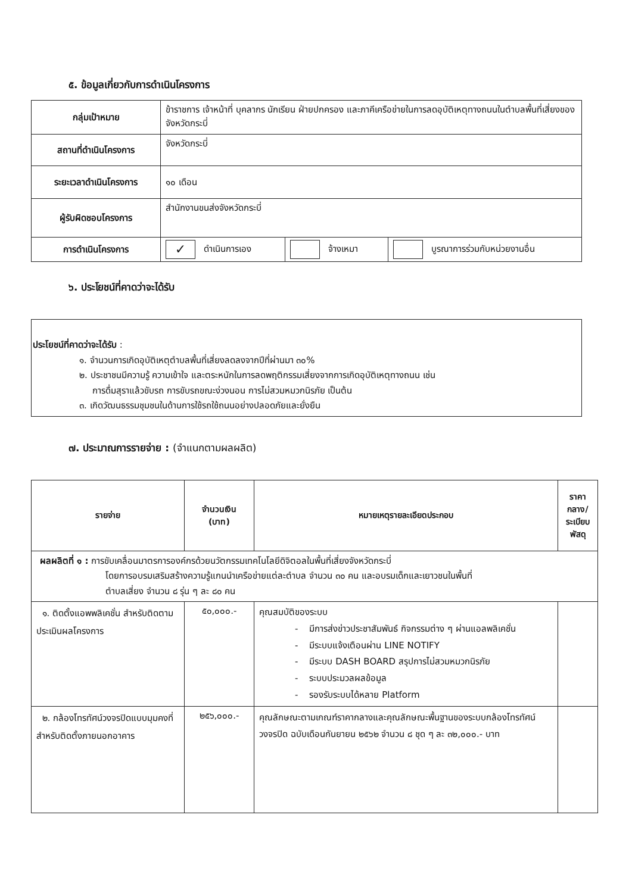๕. ข้อมูลเกี่ยวกับการดำเนินโครงการ
| กลุ่มเป้าหมาย | ข้าราชการ เจ้าหน้าที่ บุคลากร นักเรียน ฝ่ายปกครอง และภาคีเครือข่ายในการลดอุบัติเหตุทางถนนในตำบลพื้นที่เสี่ยงของจังหวัดกระบี่ | | |
| สถานที่ดำเนินโครงการ | จังหวัดกระบี่ | | |
| ระยะเวลาดำเนินโครงการ | ๑๐ เดือน | | |
| ผู้รับผิดชอบโครงการ | สำนักงานขนส่งจังหวัดกระบี่ | | |
| การดำเนินโครงการ | ✓ ดำเนินการเอง | จ้างเหมา | บูรณาการร่วมกับหน่วยงานอื่น |
๖. ประโยชน์ที่คาดว่าจะได้รับ
ประโยชน์ที่คาดว่าจะได้รับ :
๑. จำนวนการเกิดอุบัติเหตุตำบลพื้นที่เสี่ยงลดลงจากปีที่ผ่านมา ๓๐%
๒. ประชาชนมีความรู้ ความเข้าใจ และตระหนักในการลดพฤติกรรมเสี่ยงจากการเกิดอุบัติเหตุทางถนน เช่น
การดื่มสุราแล้วขับรถ การขับรถขณะง่วงนอน การไม่สวมหมวกนิรภัย เป็นต้น
๓. เกิดวัฒนธรรมชุมชนในด้านการใช้รถใช้ถนนอย่างปลอดภัยและยั่งยืน
๗. ประมาณการรายจ่าย : (จำแนกตามผลผลิต)
| รายจ่าย | จำนวนเงิน (บาท) | หมายเหตุรายละเอียดประกอบ | ราคา กลาง/ ระเบียบ พัสดุ |
| --- | --- | --- | --- |
| ผลผลิตที่ ๑ : การขับเคลื่อนมาตรการองค์กรด้วยนวัตกรรมเทคโนโลยีดิจิตอลในพื้นที่เสี่ยงจังหวัดกระบี่ โดยการอบรมเสริมสร้างความรู้แกนนำเครือข่ายแต่ละตำบล จำนวน ๓๐ คน และอบรมเด็กและเยาวชนในพื้นที่ ตำบลเสี่ยง จำนวน ๘ รุ่น ๆ ละ ๘๐ คน | | | |
| ๑. ติดตั้งแอพพลิเคชั่น สำหรับติดตามประเมินผลโครงการ | ๕๐,๐๐๐.- | คุณสมบัติของระบบ - มีการส่งข่าวประชาสัมพันธ์ กิจกรรมต่าง ๆ ผ่านแอลพลิเคชั่น - มีระบบแจ้งเตือนผ่าน LINE NOTIFY - มีระบบ DASH BOARD สรุปการไม่สวมหมวกนิรภัย - ระบบประมวลผลข้อมูล - รองรับระบบได้หลาย Platform | |
| ๒. กล้องโทรทัศน์วงจรปิดแบบมุมคงที่สำหรับติดตั้งภายนอกอาคาร | ๒๕๖,๐๐๐.- | คุณลักษณะตามเกณฑ์ราคากลางและคุณลักษณะพื้นฐานของระบบกล้องโทรทัศน์วงจรปิด ฉบับเดือนกันยายน ๒๕๖๒ จำนวน ๘ ชุด ๆ ละ ๓๒,๐๐๐.- บาท | |